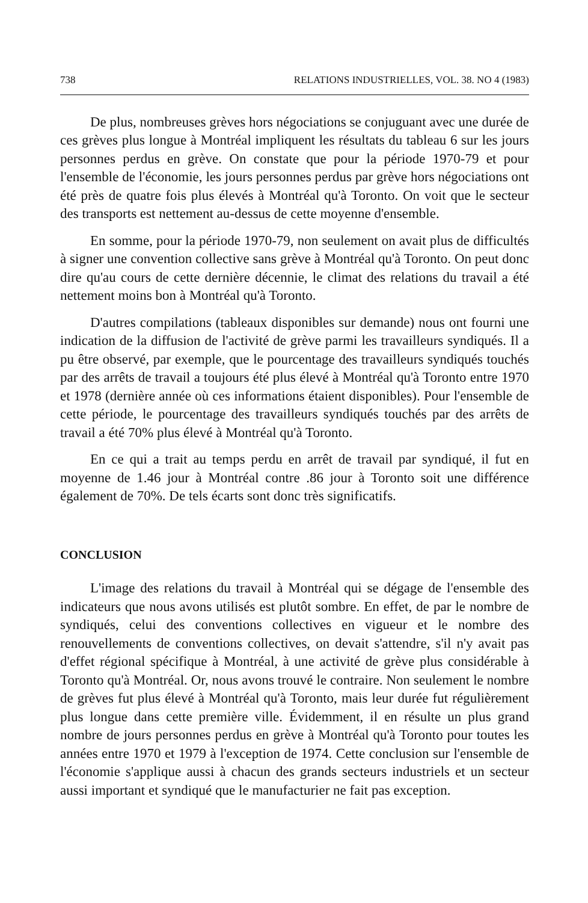738 RELATIONS INDUSTRIELLES, VOL. 38. NO 4 (1983)
De plus, nombreuses grèves hors négociations se conjuguant avec une durée de ces grèves plus longue à Montréal impliquent les résultats du tableau 6 sur les jours personnes perdus en grève. On constate que pour la période 1970-79 et pour l'ensemble de l'économie, les jours personnes perdus par grève hors négociations ont été près de quatre fois plus élevés à Montréal qu'à Toronto. On voit que le secteur des transports est nettement au-dessus de cette moyenne d'ensemble.
En somme, pour la période 1970-79, non seulement on avait plus de difficultés à signer une convention collective sans grève à Montréal qu'à Toronto. On peut donc dire qu'au cours de cette dernière décennie, le climat des relations du travail a été nettement moins bon à Montréal qu'à Toronto.
D'autres compilations (tableaux disponibles sur demande) nous ont fourni une indication de la diffusion de l'activité de grève parmi les travailleurs syndiqués. Il a pu être observé, par exemple, que le pourcentage des travailleurs syndiqués touchés par des arrêts de travail a toujours été plus élevé à Montréal qu'à Toronto entre 1970 et 1978 (dernière année où ces informations étaient disponibles). Pour l'ensemble de cette période, le pourcentage des travailleurs syndiqués touchés par des arrêts de travail a été 70% plus élevé à Montréal qu'à Toronto.
En ce qui a trait au temps perdu en arrêt de travail par syndiqué, il fut en moyenne de 1.46 jour à Montréal contre .86 jour à Toronto soit une différence également de 70%. De tels écarts sont donc très significatifs.
CONCLUSION
L'image des relations du travail à Montréal qui se dégage de l'ensemble des indicateurs que nous avons utilisés est plutôt sombre. En effet, de par le nombre de syndiqués, celui des conventions collectives en vigueur et le nombre des renouvellements de conventions collectives, on devait s'attendre, s'il n'y avait pas d'effet régional spécifique à Montréal, à une activité de grève plus considérable à Toronto qu'à Montréal. Or, nous avons trouvé le contraire. Non seulement le nombre de grèves fut plus élevé à Montréal qu'à Toronto, mais leur durée fut régulièrement plus longue dans cette première ville. Évidemment, il en résulte un plus grand nombre de jours personnes perdus en grève à Montréal qu'à Toronto pour toutes les années entre 1970 et 1979 à l'exception de 1974. Cette conclusion sur l'ensemble de l'économie s'applique aussi à chacun des grands secteurs industriels et un secteur aussi important et syndiqué que le manufacturier ne fait pas exception.